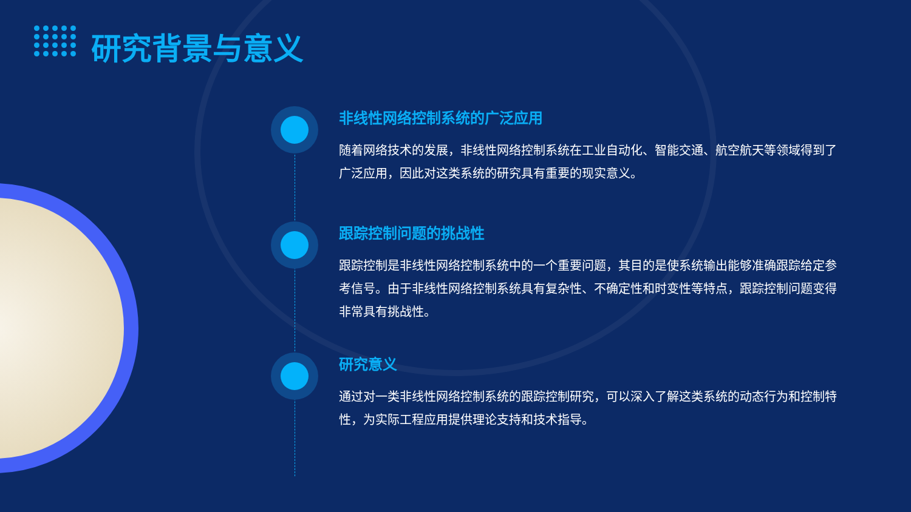研究背景与意义
非线性网络控制系统的广泛应用
随着网络技术的发展，非线性网络控制系统在工业自动化、智能交通、航空航天等领域得到了广泛应用，因此对这类系统的研究具有重要的现实意义。
跟踪控制问题的挑战性
跟踪控制是非线性网络控制系统中的一个重要问题，其目的是使系统输出能够准确跟踪给定参考信号。由于非线性网络控制系统具有复杂性、不确定性和时变性等特点，跟踪控制问题变得非常具有挑战性。
研究意义
通过对一类非线性网络控制系统的跟踪控制研究，可以深入了解这类系统的动态行为和控制特性，为实际工程应用提供理论支持和技术指导。